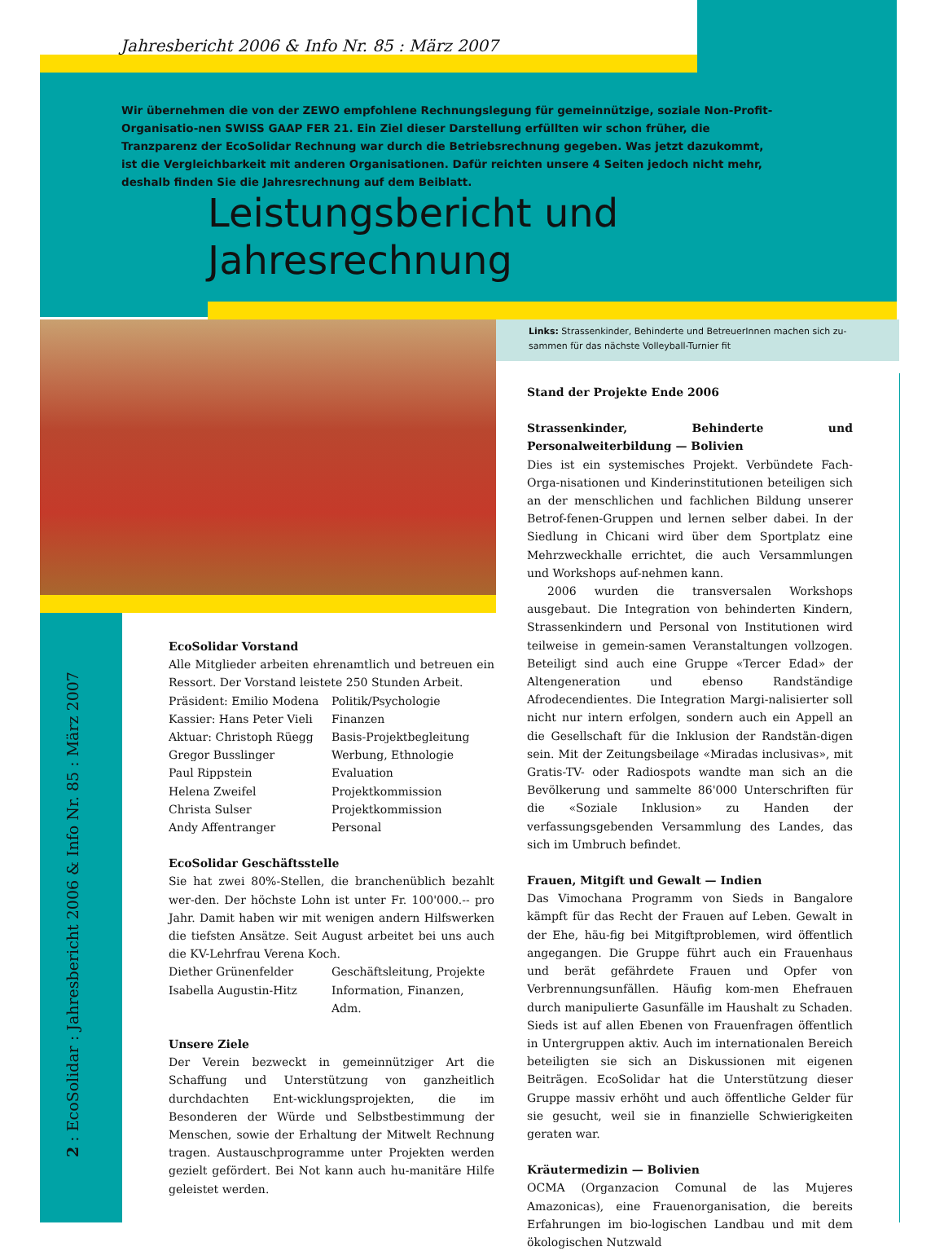Jahresbericht 2006 & Info Nr. 85 : März 2007
Wir übernehmen die von der ZEWO empfohlene Rechnungslegung für gemeinnützige, soziale Non-Profit-Organisatio-nen SWISS GAAP FER 21. Ein Ziel dieser Darstellung erfüllten wir schon früher, die Tranzparenz der EcoSolidar Rechnung war durch die Betriebsrechnung gegeben. Was jetzt dazukommt, ist die Vergleichbarkeit mit anderen Organisationen. Dafür reichten unsere 4 Seiten jedoch nicht mehr, deshalb finden Sie die Jahresrechnung auf dem Beiblatt.
Leistungsbericht und
Jahresrechnung
Links: Strassenkinder, Behinderte und BetreuerInnen machen sich zu-sammen für das nächste Volleyball-Turnier fit
2 : EcoSolidar : Jahresbericht 2006 & Info Nr. 85 : März 2007
EcoSolidar Vorstand
Alle Mitglieder arbeiten ehrenamtlich und betreuen ein Ressort. Der Vorstand leistete 250 Stunden Arbeit.
Präsident: Emilio Modena Politik/Psychologie Kassier: Hans Peter Vieli Finanzen Aktuar: Christoph Rüegg Basis-Projektbegleitung Gregor Busslinger Werbung, Ethnologie Paul Rippstein Evaluation Helena Zweifel Projektkommission Christa Sulser Projektkommission Andy Affentranger Personal
EcoSolidar Geschäftsstelle
Sie hat zwei 80%-Stellen, die branchenüblich bezahlt wer-den. Der höchste Lohn ist unter Fr. 100'000.-- pro Jahr. Damit haben wir mit wenigen andern Hilfswerken die tiefsten Ansätze. Seit August arbeitet bei uns auch die KV-Lehrfrau Verena Koch.
Diether Grünenfelder Geschäftsleitung, Projekte Isabella Augustin-Hitz Information, Finanzen, Adm.
Unsere Ziele
Der Verein bezweckt in gemeinnütziger Art die Schaffung und Unterstützung von ganzheitlich durchdachten Ent-wicklungsprojekten, die im Besonderen der Würde und Selbstbestimmung der Menschen, sowie der Erhaltung der Mitwelt Rechnung tragen. Austauschprogramme unter Projekten werden gezielt gefördert. Bei Not kann auch hu-manitäre Hilfe geleistet werden.
Stand der Projekte Ende 2006
Strassenkinder, Behinderte und Personalweiterbildung — Bolivien
Dies ist ein systemisches Projekt. Verbündete Fach-Orga-nisationen und Kinderinstitutionen beteiligen sich an der menschlichen und fachlichen Bildung unserer Betrof-fenen-Gruppen und lernen selber dabei. In der Siedlung in Chicani wird über dem Sportplatz eine Mehrzweckhalle errichtet, die auch Versammlungen und Workshops auf-nehmen kann.
2006 wurden die transversalen Workshops ausgebaut. Die Integration von behinderten Kindern, Strassenkindern und Personal von Institutionen wird teilweise in gemein-samen Veranstaltungen vollzogen. Beteiligt sind auch eine Gruppe «Tercer Edad» der Altengeneration und ebenso Randständige Afrodecendientes. Die Integration Margi-nalisierter soll nicht nur intern erfolgen, sondern auch ein Appell an die Gesellschaft für die Inklusion der Randstän-digen sein. Mit der Zeitungsbeilage «Miradas inclusivas», mit Gratis-TV- oder Radiospots wandte man sich an die Bevölkerung und sammelte 86'000 Unterschriften für die «Soziale Inklusion» zu Handen der verfassungsgebenden Versammlung des Landes, das sich im Umbruch befindet.
Frauen, Mitgift und Gewalt — Indien
Das Vimochana Programm von Sieds in Bangalore kämpft für das Recht der Frauen auf Leben. Gewalt in der Ehe, häu-fig bei Mitgiftproblemen, wird öffentlich angegangen. Die Gruppe führt auch ein Frauenhaus und berät gefährdete Frauen und Opfer von Verbrennungsunfällen. Häufig kom-men Ehefrauen durch manipulierte Gasunfälle im Haushalt zu Schaden. Sieds ist auf allen Ebenen von Frauenfragen öffentlich in Untergruppen aktiv. Auch im internationalen Bereich beteiligten sie sich an Diskussionen mit eigenen Beiträgen. EcoSolidar hat die Unterstützung dieser Gruppe massiv erhöht und auch öffentliche Gelder für sie gesucht, weil sie in finanzielle Schwierigkeiten geraten war.
Kräutermedizin — Bolivien
OCMA (Organzacion Comunal de las Mujeres Amazonicas), eine Frauenorganisation, die bereits Erfahrungen im bio-logischen Landbau und mit dem ökologischen Nutzwald